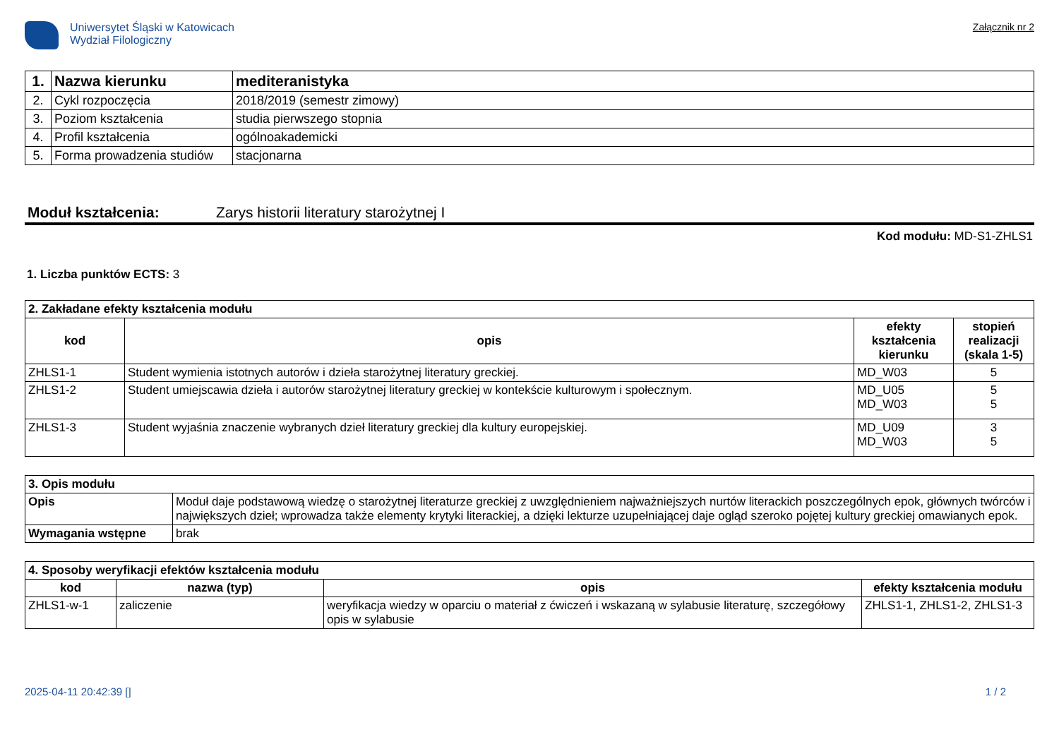Uniwersytet Śląski w Katowicach
Wydział Filologiczny
Załącznik nr 2
| 1. | Nazwa kierunku | mediteranistyka |
| 2. | Cykl rozpoczęcia | 2018/2019 (semestr zimowy) |
| 3. | Poziom kształcenia | studia pierwszego stopnia |
| 4. | Profil kształcenia | ogólnoakademicki |
| 5. | Forma prowadzenia studiów | stacjonarna |
Moduł kształcenia: Zarys historii literatury starożytnej I
Kod modułu: MD-S1-ZHLS1
1. Liczba punktów ECTS: 3
| 2. Zakładane efekty kształcenia modułu | | | |
| kod | opis | efekty kształcenia kierunku | stopień realizacji (skala 1-5) |
| ZHLS1-1 | Student wymienia istotnych autorów i dzieła starożytnej literatury greckiej. | MD_W03 | 5 |
| ZHLS1-2 | Student umiejscawia dzieła i autorów starożytnej literatury greckiej w kontekście kulturowym i społecznym. | MD_U05 MD_W03 | 5 5 |
| ZHLS1-3 | Student wyjaśnia znaczenie wybranych dzieł literatury greckiej dla kultury europejskiej. | MD_U09 MD_W03 | 3 5 |
| 3. Opis modułu | |
| Opis | Moduł daje podstawową wiedzę o starożytnej literaturze greckiej z uwzględnieniem najważniejszych nurtów literackich poszczególnych epok, głównych twórców i największych dzieł; wprowadza także elementy krytyki literackiej, a dzięki lekturze uzupełniającej daje ogląd szeroko pojętej kultury greckiej omawianych epok. |
| Wymagania wstępne | brak |
| 4. Sposoby weryfikacji efektów kształcenia modułu | | | |
| kod | nazwa (typ) | opis | efekty kształcenia modułu |
| ZHLS1-w-1 | zaliczenie | weryfikacja wiedzy w oparciu o materiał z ćwiczeń i wskazaną w sylabusie literaturę, szczegółowy opis w sylabusie | ZHLS1-1, ZHLS1-2, ZHLS1-3 |
2025-04-11 20:42:39 [] 1 / 2